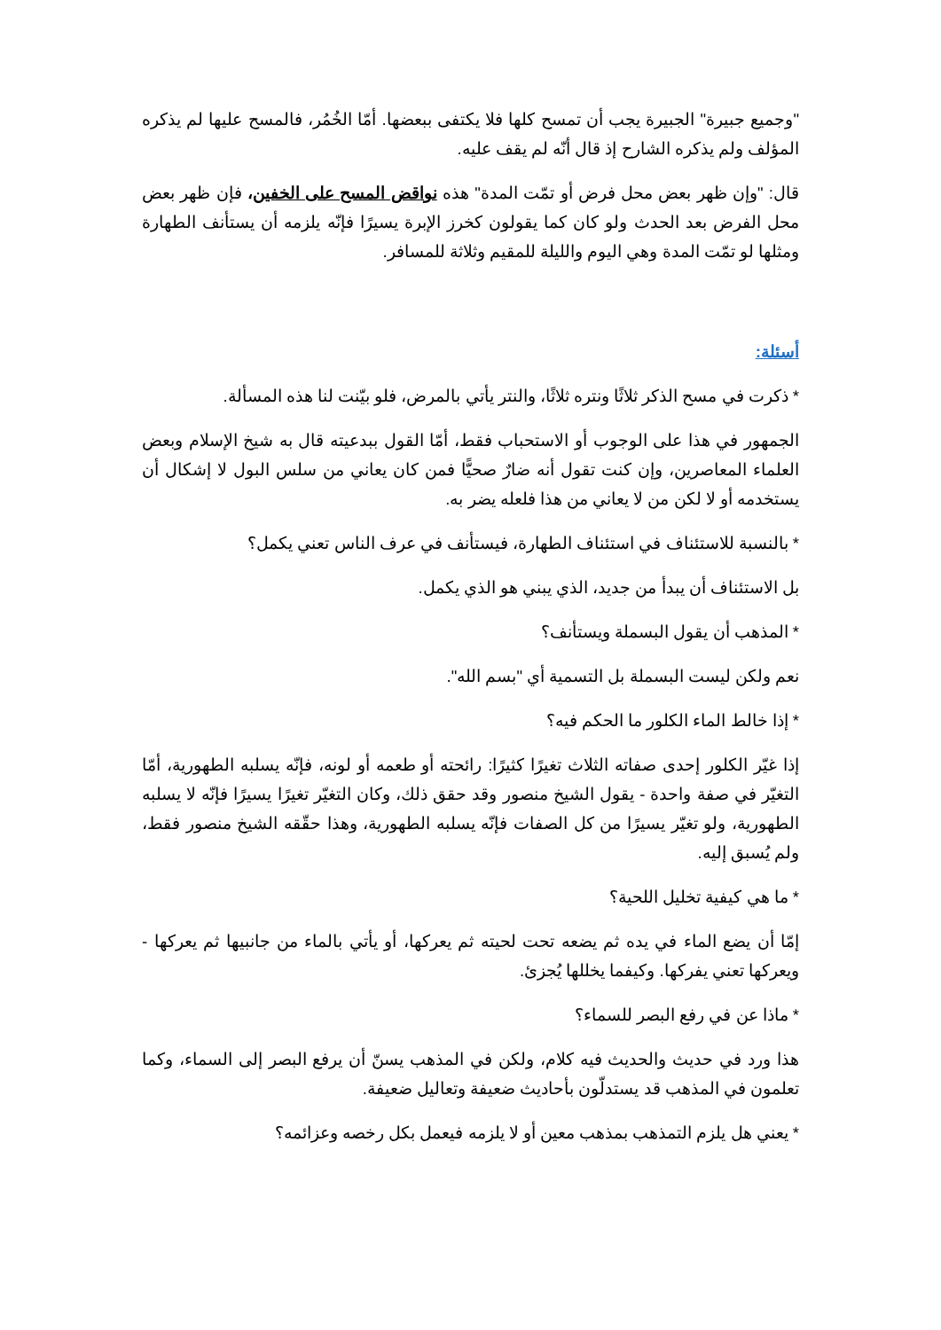"وجميع جبيرة" الجبيرة يجب أن تمسح كلها فلا يكتفى ببعضها. أمّا الخُمُر، فالمسح عليها لم يذكره المؤلف ولم يذكره الشارح إذ قال أنّه لم يقف عليه.
قال: "وإن ظهر بعض محل فرض أو تمّت المدة" هذه نواقض المسح على الخفين، فإن ظهر بعض محل الفرض بعد الحدث ولو كان كما يقولون كخرز الإبرة يسيرًا فإنّه يلزمه أن يستأنف الطهارة ومثلها لو تمّت المدة وهي اليوم والليلة للمقيم وثلاثة للمسافر.
أسئلة:
* ذكرت في مسح الذكر ثلاثًا ونتره ثلاثًا، والنتر يأتي بالمرض، فلو بيّنت لنا هذه المسألة.
الجمهور في هذا على الوجوب أو الاستحباب فقط، أمّا القول ببدعيته قال به شيخ الإسلام وبعض العلماء المعاصرين، وإن كنت تقول أنه ضارٌ صحيًّا فمن كان يعاني من سلس البول لا إشكال أن يستخدمه أو لا لكن من لا يعاني من هذا فلعله يضر به.
* بالنسبة للاستئناف في استئناف الطهارة، فيستأنف في عرف الناس تعني يكمل؟
بل الاستئناف أن يبدأ من جديد، الذي يبني هو الذي يكمل.
* المذهب أن يقول البسملة ويستأنف؟
نعم ولكن ليست البسملة بل التسمية أي "بسم الله".
* إذا خالط الماء الكلور ما الحكم فيه؟
إذا غيّر الكلور إحدى صفاته الثلاث تغيرًا كثيرًا: رائحته أو طعمه أو لونه، فإنّه يسلبه الطهورية، أمّا التغيّر في صفة واحدة - يقول الشيخ منصور وقد حقق ذلك، وكان التغيّر تغيرًا يسيرًا فإنّه لا يسلبه الطهورية، ولو تغيّر يسيرًا من كل الصفات فإنّه يسلبه الطهورية، وهذا حقّقه الشيخ منصور فقط، ولم يُسبق إليه.
* ما هي كيفية تخليل اللحية؟
إمّا أن يضع الماء في يده ثم يضعه تحت لحيته ثم يعركها، أو يأتي بالماء من جانبيها ثم يعركها - ويعركها تعني يفركها. وكيفما يخللها يُجزئ.
* ماذا عن في رفع البصر للسماء؟
هذا ورد في حديث والحديث فيه كلام، ولكن في المذهب يسنّ أن يرفع البصر إلى السماء، وكما تعلمون في المذهب قد يستدلّون بأحاديث ضعيفة وتعاليل ضعيفة.
* يعني هل يلزم التمذهب بمذهب معين أو لا يلزمه فيعمل بكل رخصه وعزائمه؟